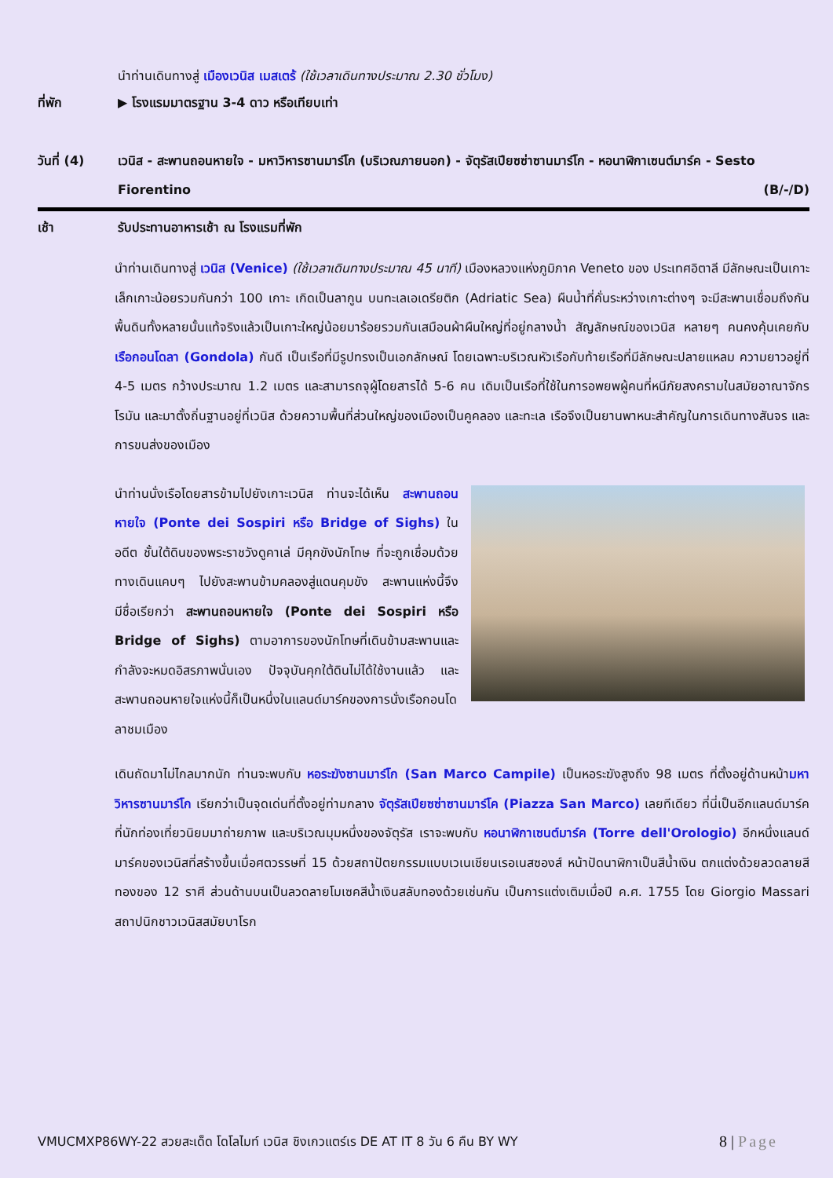นำท่านเดินทางสู่ เมืองเวนิส เมสเตร้ (ใช้เวลาเดินทางประมาณ 2.30 ชั่วโมง)
ที่พัก ▶ โรงแรมมาตรฐาน 3-4 ดาว หรือเทียบเท่า
วันที่ (4) เวนิส - สะพานถอนหายใจ - มหาวิหารซานมาร์โก (บริเวณภายนอก) - จัตุรัสเปียซซ่าซานมาร์โก - หอนาฬิกาเซนต์มาร์ค - Sesto Fiorentino (B/-/D)
เช้า รับประทานอาหารเช้า ณ โรงแรมที่พัก
นำท่านเดินทางสู่ เวนิส (Venice) (ใช้เวลาเดินทางประมาณ 45 นาที) เมืองหลวงแห่งภูมิภาค Veneto ของ ประเทศอิตาลี มีลักษณะเป็นเกาะเล็กเกาะน้อยรวมกันกว่า 100 เกาะ เกิดเป็นลากูน บนทะเลเอเดรียติก (Adriatic Sea) ผืนน้ำที่คั่นระหว่างเกาะต่างๆ จะมีสะพานเชื่อมถึงกัน พื้นดินทั้งหลายนั้นแท้จริงแล้วเป็นเกาะใหญ่น้อยมาร้อยรวมกันเสมือนผ้าผืนใหญ่ที่อยู่กลางน้ำ สัญลักษณ์ของเวนิส หลายๆ คนคงคุ้นเคยกับ เรือกอนโดลา (Gondola) กันดี เป็นเรือที่มีรูปทรงเป็นเอกลักษณ์ โดยเฉพาะบริเวณหัวเรือกับท้ายเรือที่มีลักษณะปลายแหลม ความยาวอยู่ที่ 4-5 เมตร กว้างประมาณ 1.2 เมตร และสามารถจุผู้โดยสารได้ 5-6 คน เดิมเป็นเรือที่ใช้ในการอพยพผู้คนที่หนีภัยสงครามในสมัยอาณาจักรโรมัน และมาตั้งถิ่นฐานอยู่ที่เวนิส ด้วยความพื้นที่ส่วนใหญ่ของเมืองเป็นคูคลอง และทะเล เรือจึงเป็นยานพาหนะสำคัญในการเดินทางสันจร และการขนส่งของเมือง
นำท่านนั่งเรือโดยสารข้ามไปยังเกาะเวนิส ท่านจะได้เห็น สะพานถอนหายใจ (Ponte dei Sospiri หรือ Bridge of Sighs) ในอดีต ชั้นใต้ดินของพระราชวังดูคาเล่ มีคุกขังนักโทษ ที่จะถูกเชื่อมด้วยทางเดินแคบๆ ไปยังสะพานข้ามคลองสู่แดนคุมขัง สะพานแห่งนี้จึงมีชื่อเรียกว่า สะพานถอนหายใจ (Ponte dei Sospiri หรือ Bridge of Sighs) ตามอาการของนักโทษที่เดินข้ามสะพานและกำลังจะหมดอิสรภาพนั่นเอง ปัจจุบันคุกใต้ดินไม่ได้ใช้งานแล้ว และสะพานถอนหายใจแห่งนี้ก็เป็นหนึ่งในแลนด์มาร์คของการนั่งเรือกอนโดลาชมเมือง
เดินถัดมาไม่ไกลมากนัก ท่านจะพบกับ หอระฆังซานมาร์โก (San Marco Campile) เป็นหอระฆังสูงถึง 98 เมตร ที่ตั้งอยู่ด้านหน้ามหาวิหารซานมาร์โก เรียกว่าเป็นจุดเด่นที่ตั้งอยู่ท่ามกลาง จัตุรัสเปียซซ่าซานมาร์โค (Piazza San Marco) เลยทีเดียว ที่นี่เป็นอีกแลนด์มาร์คที่นักท่องเที่ยวนิยมมาถ่ายภาพ และบริเวณมุมหนึ่งของจัตุรัส เราจะพบกับ หอนาฬิกาเซนต์มาร์ค (Torre dell'Orologio) อีกหนึ่งแลนด์มาร์คของเวนิสที่สร้างขึ้นเมื่อศตวรรษที่ 15 ด้วยสถาปัตยกรรมแบบเวเนเชียนเรอเนสซองส์ หน้าปัดนาฬิกาเป็นสีน้ำเงิน ตกแต่งด้วยลวดลายสีทองของ 12 ราศี ส่วนด้านบนเป็นลวดลายโมเซคสีน้ำเงินสลับทองด้วยเช่นกัน เป็นการแต่งเติมเมื่อปี ค.ศ. 1755 โดย Giorgio Massari สถาปนิกชาวเวนิสสมัยบาโรก
VMUCMXP86WY-22 สวยสะเด็ด โดโลไมท์ เวนิส ชิงเกวแตร์เร DE AT IT 8 วัน 6 คืน BY WY 8 | Page